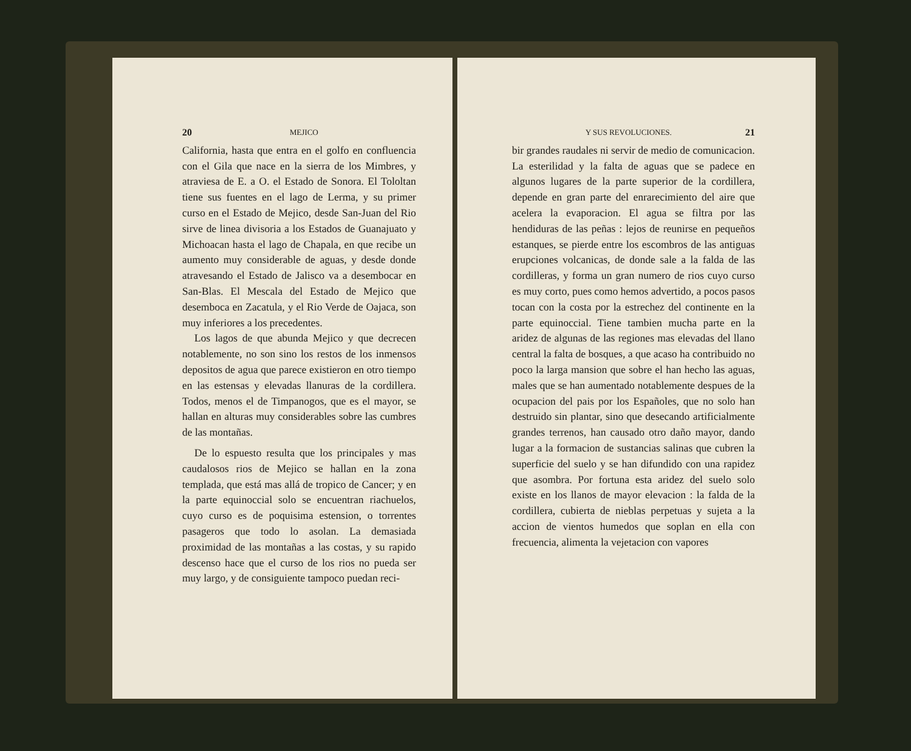20 MEJICO
California, hasta que entra en el golfo en confluencia con el Gila que nace en la sierra de los Mimbres, y atraviesa de E. a O. el Estado de Sonora. El Tololtan tiene sus fuentes en el lago de Lerma, y su primer curso en el Estado de Mejico, desde San-Juan del Rio sirve de linea divisoria a los Estados de Guanajuato y Michoacan hasta el lago de Chapala, en que recibe un aumento muy considerable de aguas, y desde donde atravesando el Estado de Jalisco va a desembocar en San-Blas. El Mescala del Estado de Mejico que desemboca en Zacatula, y el Rio Verde de Oajaca, son muy inferiores a los precedentes.
Los lagos de que abunda Mejico y que decrecen notablemente, no son sino los restos de los inmensos depositos de agua que parece existieron en otro tiempo en las estensas y elevadas llanuras de la cordillera. Todos, menos el de Timpanogos, que es el mayor, se hallan en alturas muy considerables sobre las cumbres de las montañas.
De lo espuesto resulta que los principales y mas caudalosos rios de Mejico se hallan en la zona templada, que está mas allá de tropico de Cancer; y en la parte equinoccial solo se encuentran riachuelos, cuyo curso es de poquisima estension, o torrentes pasageros que todo lo asolan. La demasiada proximidad de las montañas a las costas, y su rapido descenso hace que el curso de los rios no pueda ser muy largo, y de consiguiente tampoco puedan reci-
Y SUS REVOLUCIONES. 21
bir grandes raudales ni servir de medio de comunicacion. La esterilidad y la falta de aguas que se padece en algunos lugares de la parte superior de la cordillera, depende en gran parte del enrarecimiento del aire que acelera la evaporacion. El agua se filtra por las hendiduras de las peñas : lejos de reunirse en pequeños estanques, se pierde entre los escombros de las antiguas erupciones volcanicas, de donde sale a la falda de las cordilleras, y forma un gran numero de rios cuyo curso es muy corto, pues como hemos advertido, a pocos pasos tocan con la costa por la estrechez del continente en la parte equinoccial. Tiene tambien mucha parte en la aridez de algunas de las regiones mas elevadas del llano central la falta de bosques, a que acaso ha contribuido no poco la larga mansion que sobre el han hecho las aguas, males que se han aumentado notablemente despues de la ocupacion del pais por los Españoles, que no solo han destruido sin plantar, sino que desecando artificialmente grandes terrenos, han causado otro daño mayor, dando lugar a la formacion de sustancias salinas que cubren la superficie del suelo y se han difundido con una rapidez que asombra. Por fortuna esta aridez del suelo solo existe en los llanos de mayor elevacion : la falda de la cordillera, cubierta de nieblas perpetuas y sujeta a la accion de vientos humedos que soplan en ella con frecuencia, alimenta la vejetacion con vapores